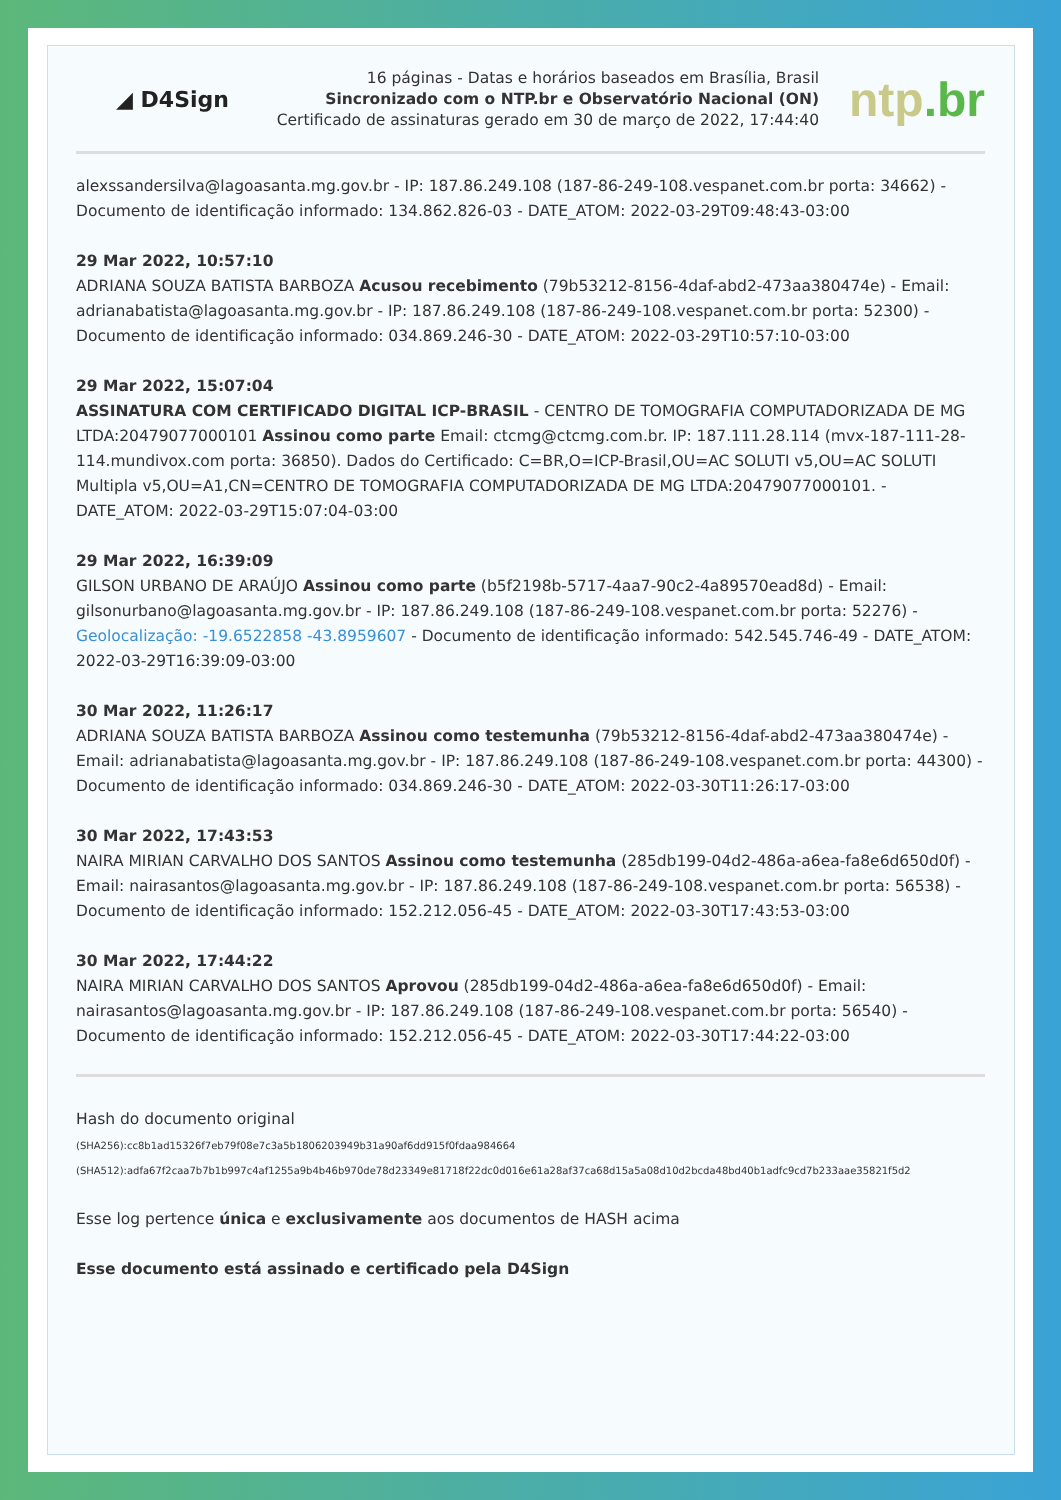◢ D4Sign
16 páginas - Datas e horários baseados em Brasília, Brasil
Sincronizado com o NTP.br e Observatório Nacional (ON)
Certificado de assinaturas gerado em 30 de março de 2022, 17:44:40
ntp.br
alexssandersilva@lagoasanta.mg.gov.br - IP: 187.86.249.108 (187-86-249-108.vespanet.com.br porta: 34662) - Documento de identificação informado: 134.862.826-03 - DATE_ATOM: 2022-03-29T09:48:43-03:00
29 Mar 2022, 10:57:10
ADRIANA SOUZA BATISTA BARBOZA Acusou recebimento (79b53212-8156-4daf-abd2-473aa380474e) - Email: adrianabatista@lagoasanta.mg.gov.br - IP: 187.86.249.108 (187-86-249-108.vespanet.com.br porta: 52300) - Documento de identificação informado: 034.869.246-30 - DATE_ATOM: 2022-03-29T10:57:10-03:00
29 Mar 2022, 15:07:04
ASSINATURA COM CERTIFICADO DIGITAL ICP-BRASIL - CENTRO DE TOMOGRAFIA COMPUTADORIZADA DE MG LTDA:20479077000101 Assinou como parte Email: ctcmg@ctcmg.com.br. IP: 187.111.28.114 (mvx-187-111-28-114.mundivox.com porta: 36850). Dados do Certificado: C=BR,O=ICP-Brasil,OU=AC SOLUTI v5,OU=AC SOLUTI Multipla v5,OU=A1,CN=CENTRO DE TOMOGRAFIA COMPUTADORIZADA DE MG LTDA:20479077000101. - DATE_ATOM: 2022-03-29T15:07:04-03:00
29 Mar 2022, 16:39:09
GILSON URBANO DE ARAÚJO Assinou como parte (b5f2198b-5717-4aa7-90c2-4a89570ead8d) - Email: gilsonurbano@lagoasanta.mg.gov.br - IP: 187.86.249.108 (187-86-249-108.vespanet.com.br porta: 52276) - Geolocalização: -19.6522858 -43.8959607 - Documento de identificação informado: 542.545.746-49 - DATE_ATOM: 2022-03-29T16:39:09-03:00
30 Mar 2022, 11:26:17
ADRIANA SOUZA BATISTA BARBOZA Assinou como testemunha (79b53212-8156-4daf-abd2-473aa380474e) - Email: adrianabatista@lagoasanta.mg.gov.br - IP: 187.86.249.108 (187-86-249-108.vespanet.com.br porta: 44300) - Documento de identificação informado: 034.869.246-30 - DATE_ATOM: 2022-03-30T11:26:17-03:00
30 Mar 2022, 17:43:53
NAIRA MIRIAN CARVALHO DOS SANTOS Assinou como testemunha (285db199-04d2-486a-a6ea-fa8e6d650d0f) - Email: nairasantos@lagoasanta.mg.gov.br - IP: 187.86.249.108 (187-86-249-108.vespanet.com.br porta: 56538) - Documento de identificação informado: 152.212.056-45 - DATE_ATOM: 2022-03-30T17:43:53-03:00
30 Mar 2022, 17:44:22
NAIRA MIRIAN CARVALHO DOS SANTOS Aprovou (285db199-04d2-486a-a6ea-fa8e6d650d0f) - Email: nairasantos@lagoasanta.mg.gov.br - IP: 187.86.249.108 (187-86-249-108.vespanet.com.br porta: 56540) - Documento de identificação informado: 152.212.056-45 - DATE_ATOM: 2022-03-30T17:44:22-03:00
Hash do documento original
(SHA256):cc8b1ad15326f7eb79f08e7c3a5b1806203949b31a90af6dd915f0fdaa984664
(SHA512):adfa67f2caa7b7b1b997c4af1255a9b4b46b970de78d23349e81718f22dc0d016e61a28af37ca68d15a5a08d10d2bcda48bd40b1adfc9cd7b233aae35821f5d2
Esse log pertence única e exclusivamente aos documentos de HASH acima
Esse documento está assinado e certificado pela D4Sign